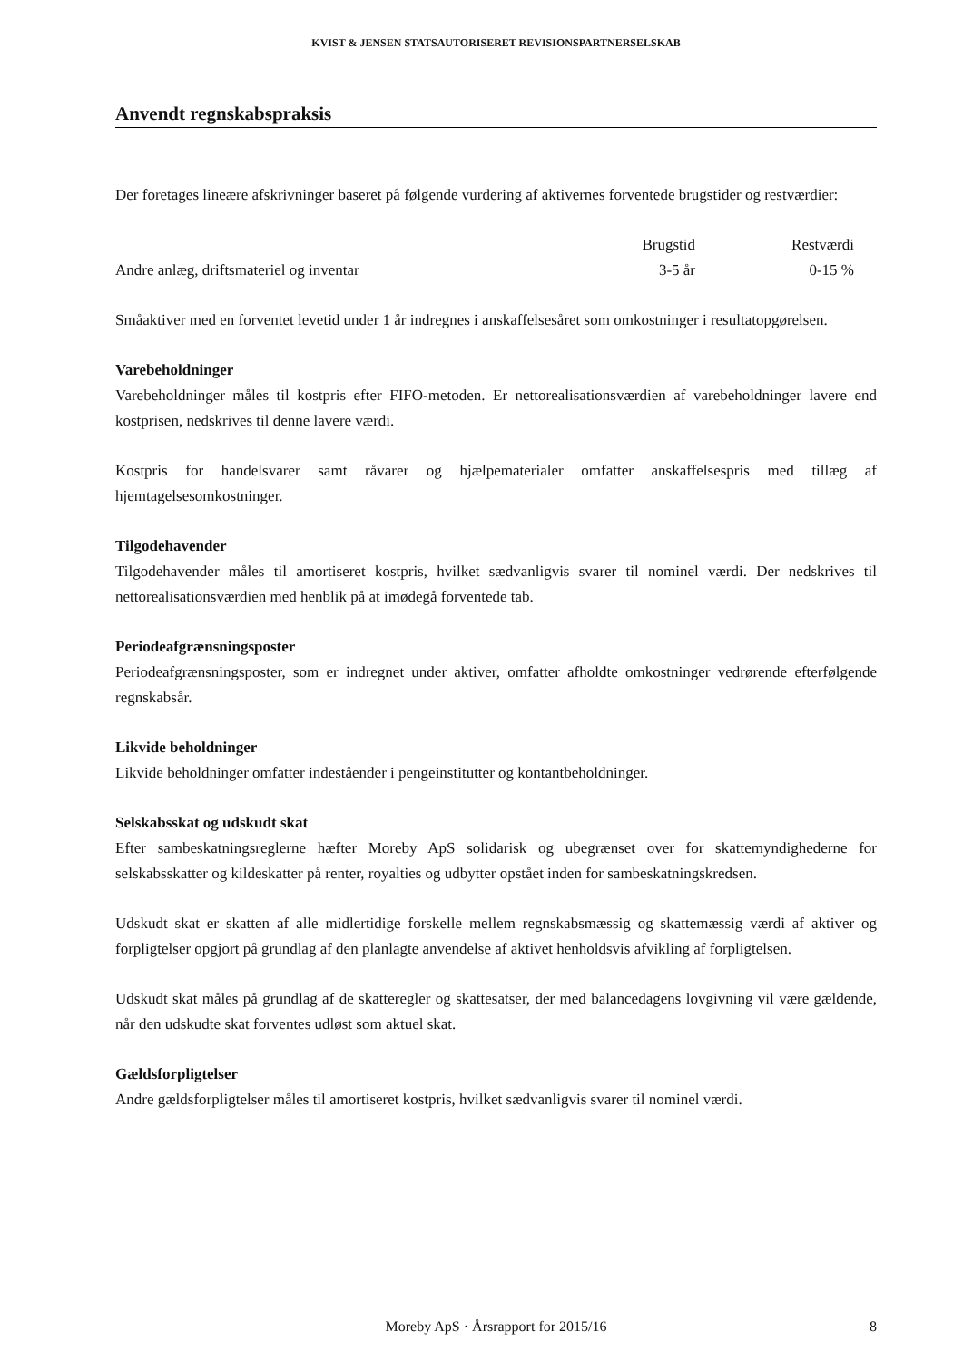KVIST & JENSEN STATSAUTORISERET REVISIONSPARTNERSELSKAB
Anvendt regnskabspraksis
Der foretages lineære afskrivninger baseret på følgende vurdering af aktivernes forventede brugstider og restværdier:
| | Brugstid | Restværdi |
| --- | --- | --- |
| Andre anlæg, driftsmateriel og inventar | 3-5 år | 0-15 % |
Småaktiver med en forventet levetid under 1 år indregnes i anskaffelsesåret som omkostninger i resultatopgørelsen.
Varebeholdninger
Varebeholdninger måles til kostpris efter FIFO-metoden. Er nettorealisationsværdien af varebeholdninger lavere end kostprisen, nedskrives til denne lavere værdi.
Kostpris for handelsvarer samt råvarer og hjælpematerialer omfatter anskaffelsespris med tillæg af hjemtagelsesomkostninger.
Tilgodehavender
Tilgodehavender måles til amortiseret kostpris, hvilket sædvanligvis svarer til nominel værdi. Der nedskrives til nettorealisationsværdien med henblik på at imødegå forventede tab.
Periodeafgrænsningsposter
Periodeafgrænsningsposter, som er indregnet under aktiver, omfatter afholdte omkostninger vedrørende efterfølgende regnskabsår.
Likvide beholdninger
Likvide beholdninger omfatter indeståender i pengeinstitutter og kontantbeholdninger.
Selskabsskat og udskudt skat
Efter sambeskatningsreglerne hæfter Moreby ApS solidarisk og ubegrænset over for skattemyndighederne for selskabsskatter og kildeskatter på renter, royalties og udbytter opstået inden for sambeskatningskredsen.
Udskudt skat er skatten af alle midlertidige forskelle mellem regnskabsmæssig og skattemæssig værdi af aktiver og forpligtelser opgjort på grundlag af den planlagte anvendelse af aktivet henholdsvis afvikling af forpligtelsen.
Udskudt skat måles på grundlag af de skatteregler og skattesatser, der med balancedagens lovgivning vil være gældende, når den udskudte skat forventes udløst som aktuel skat.
Gældsforpligtelser
Andre gældsforpligtelser måles til amortiseret kostpris, hvilket sædvanligvis svarer til nominel værdi.
Moreby ApS · Årsrapport for 2015/16 8